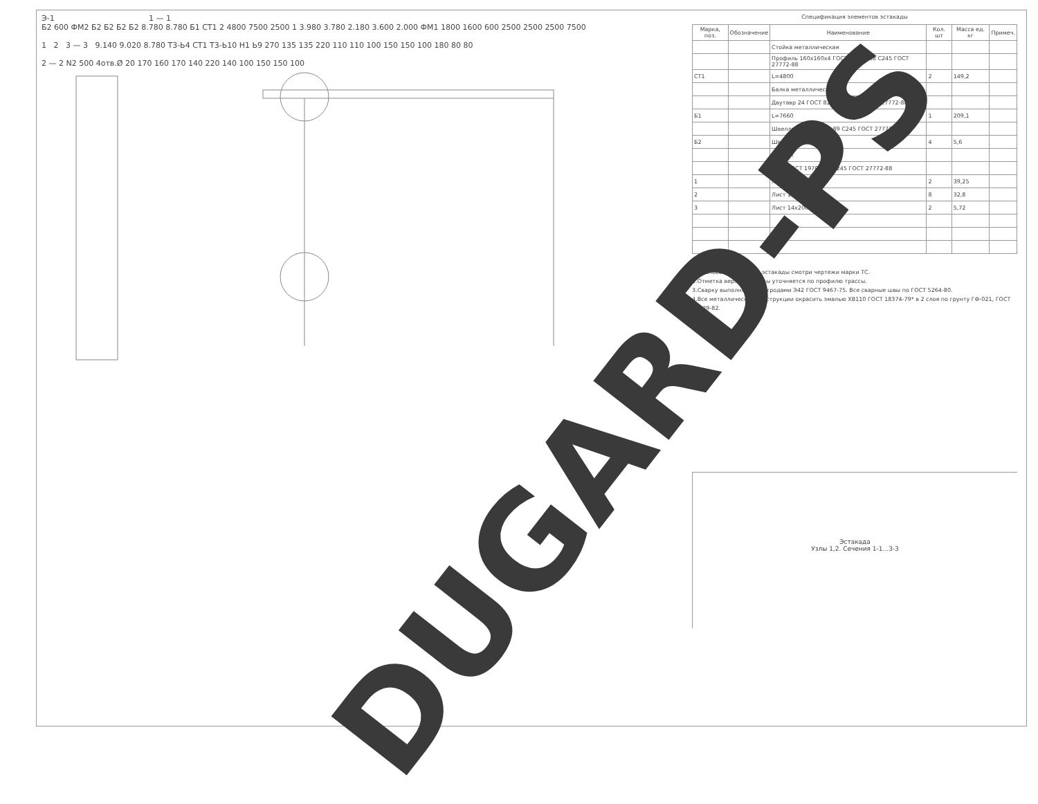Э-1 1 — 1
Б2 600 ФМ2 Б2 Б2 Б2 Б2 8.780 8.780 Б1 СТ1 2 4800 7500 2500 1 3.980 3.780 2.180 3.600 2.000 ФМ1 1800 1600 600 2500 2500 2500 7500
1 2 3 — 3 9.140 9.020 8.780 Т3-Ь4 СТ1 Т3-Ь10 Н1 Ь9 270 135 135 220 110 110 100 150 150 100 180 80 80
2 — 2 N2 500 4отв.Ø 20 170 160 170 140 220 140 100 150 150 100
Спецификация элементов эстакады
| Марка, поз. | Обозначение | Наименование | Кол. шт | Масса ед. кг | Примеч. |
| --- | --- | --- | --- | --- | --- |
| | | Стойка металлическая | | | |
| | | Профиль 160х160х4 ГОСТ 12336-88 С245 ГОСТ 27772-88 | | | |
| СТ1 | | L=4800 | 2 | 149,2 | |
| | | Балка металлическая | | | |
| | | Двутавр 24 ГОСТ 8239-89 С255 ГОСТ 27772-88 | | | |
| Б1 | | L=7660 | 1 | 209,1 | |
| | | Швеллер ГОСТ 8240-89 С245 ГОСТ 27772-88 | | | |
| Б2 | | Швеллер 12 L=540 | 4 | 5,6 | |
| | | Детали | | | |
| | | Лист ГОСТ 19704-91 С245 ГОСТ 27772-88 | | | |
| 1 | | Лист 20х500 L=500 | 2 | 39,25 | |
| 2 | | Лист 10х70 L=240 | 8 | 32,8 | |
| 3 | | Лист 14х200 L=360 | 2 | 5,72 | |
1.Плановое положение эстакады смотри чертежи марки ТС.
2.Отметка верха эстакады уточняется по профилю трассы.
3.Сварку выполнять электродами Э42 ГОСТ 9467-75. Все сварные швы по ГОСТ 5264-80.
4.Все металлические конструкции окрасить эмалью ХВ110 ГОСТ 18374-79* в 2 слоя по грунту ГФ-021, ГОСТ 25129-82.
Эстакада
Узлы 1,2. Сечения 1-1...3-3
DUGARD-PS